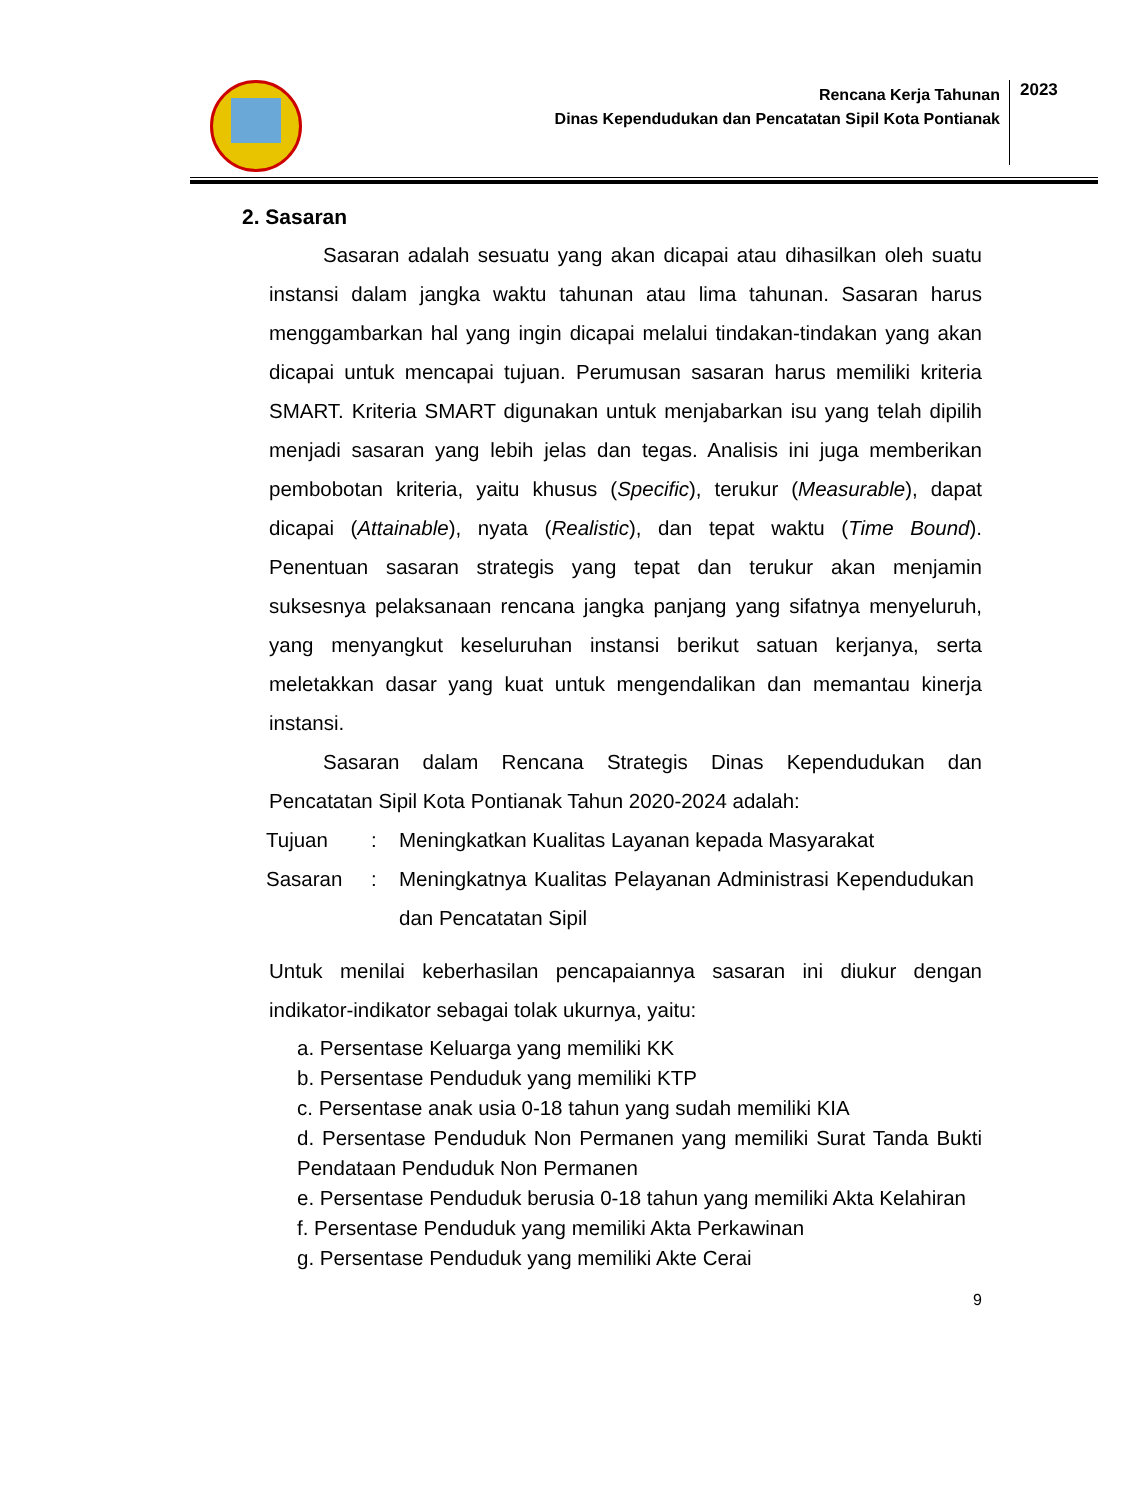Rencana Kerja Tahunan
Dinas Kependudukan dan Pencatatan Sipil Kota Pontianak
2023
2. Sasaran
Sasaran adalah sesuatu yang akan dicapai atau dihasilkan oleh suatu instansi dalam jangka waktu tahunan atau lima tahunan. Sasaran harus menggambarkan hal yang ingin dicapai melalui tindakan-tindakan yang akan dicapai untuk mencapai tujuan. Perumusan sasaran harus memiliki kriteria SMART. Kriteria SMART digunakan untuk menjabarkan isu yang telah dipilih menjadi sasaran yang lebih jelas dan tegas. Analisis ini juga memberikan pembobotan kriteria, yaitu khusus (Specific), terukur (Measurable), dapat dicapai (Attainable), nyata (Realistic), dan tepat waktu (Time Bound). Penentuan sasaran strategis yang tepat dan terukur akan menjamin suksesnya pelaksanaan rencana jangka panjang yang sifatnya menyeluruh, yang menyangkut keseluruhan instansi berikut satuan kerjanya, serta meletakkan dasar yang kuat untuk mengendalikan dan memantau kinerja instansi.
Sasaran dalam Rencana Strategis Dinas Kependudukan dan Pencatatan Sipil Kota Pontianak Tahun 2020-2024 adalah:
| Tujuan | : | Meningkatkan Kualitas Layanan kepada Masyarakat |
| Sasaran | : | Meningkatnya Kualitas Pelayanan Administrasi Kependudukan dan Pencatatan Sipil |
Untuk menilai keberhasilan pencapaiannya sasaran ini diukur dengan indikator-indikator sebagai tolak ukurnya, yaitu:
a. Persentase Keluarga yang memiliki KK
b. Persentase Penduduk yang memiliki KTP
c. Persentase anak usia 0-18 tahun yang sudah memiliki KIA
d. Persentase Penduduk Non Permanen yang memiliki Surat Tanda Bukti Pendataan Penduduk Non Permanen
e. Persentase Penduduk berusia 0-18 tahun yang memiliki Akta Kelahiran
f. Persentase Penduduk yang memiliki Akta Perkawinan
g. Persentase Penduduk yang memiliki Akte Cerai
9